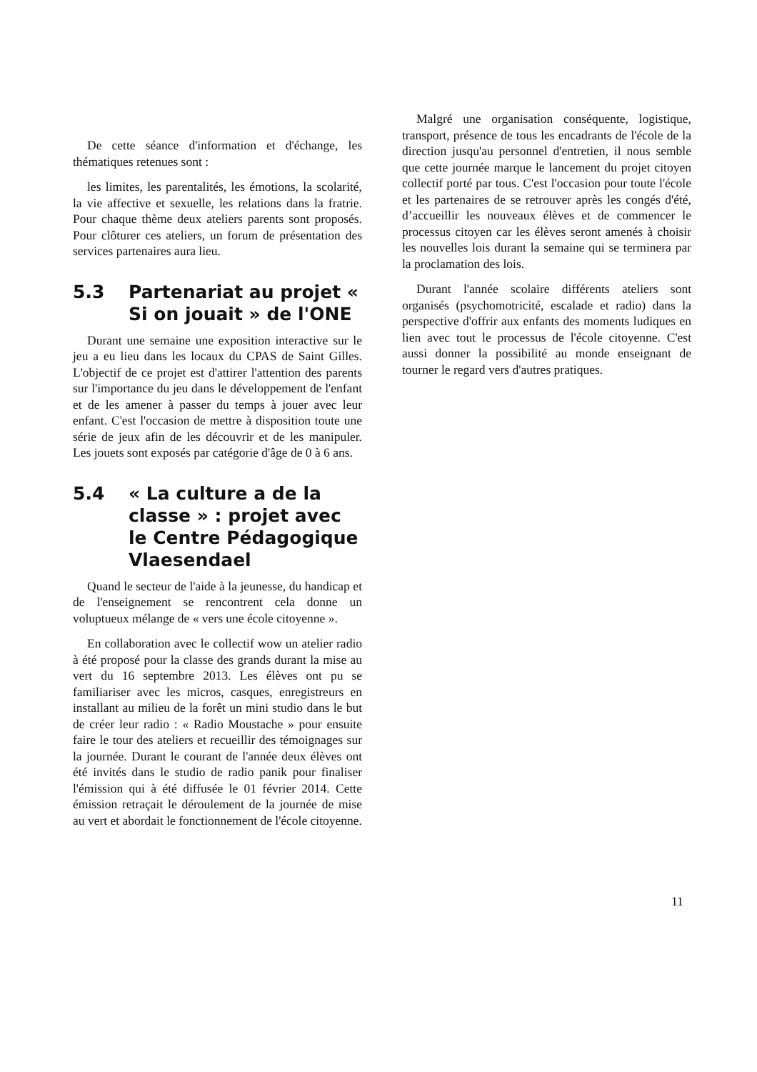De cette séance d'information et d'échange, les thématiques retenues sont :
les limites, les parentalités, les émotions, la scolarité, la vie affective et sexuelle, les relations dans la fratrie. Pour chaque thème deux ateliers parents sont proposés. Pour clôturer ces ateliers, un forum de présentation des services partenaires aura lieu.
5.3 Partenariat au projet « Si on jouait » de l'ONE
Durant une semaine une exposition interactive sur le jeu a eu lieu dans les locaux du CPAS de Saint Gilles. L'objectif de ce projet est d'attirer l'attention des parents sur l'importance du jeu dans le développement de l'enfant et de les amener à passer du temps à jouer avec leur enfant. C'est l'occasion de mettre à disposition toute une série de jeux afin de les découvrir et de les manipuler. Les jouets sont exposés par catégorie d'âge de 0 à 6 ans.
5.4 « La culture a de la classe » : projet avec le Centre Pédagogique Vlaesendael
Quand le secteur de l'aide à la jeunesse, du handicap et de l'enseignement se rencontrent cela donne un voluptueux mélange de « vers une école citoyenne ».
En collaboration avec le collectif wow un atelier radio à été proposé pour la classe des grands durant la mise au vert du 16 septembre 2013. Les élèves ont pu se familiariser avec les micros, casques, enregistreurs en installant au milieu de la forêt un mini studio dans le but de créer leur radio : « Radio Moustache » pour ensuite faire le tour des ateliers et recueillir des témoignages sur la journée. Durant le courant de l'année deux élèves ont été invités dans le studio de radio panik pour finaliser l'émission qui à été diffusée le 01 février 2014. Cette émission retraçait le déroulement de la journée de mise au vert et abordait le fonctionnement de l'école citoyenne.
Malgré une organisation conséquente, logistique, transport, présence de tous les encadrants de l'école de la direction jusqu'au personnel d'entretien, il nous semble que cette journée marque le lancement du projet citoyen collectif porté par tous. C'est l'occasion pour toute l'école et les partenaires de se retrouver après les congés d'été, d’accueillir les nouveaux élèves et de commencer le processus citoyen car les élèves seront amenés à choisir les nouvelles lois durant la semaine qui se terminera par la proclamation des lois.
Durant l'année scolaire différents ateliers sont organisés (psychomotricité, escalade et radio) dans la perspective d'offrir aux enfants des moments ludiques en lien avec tout le processus de l'école citoyenne. C'est aussi donner la possibilité au monde enseignant de tourner le regard vers d'autres pratiques.
11